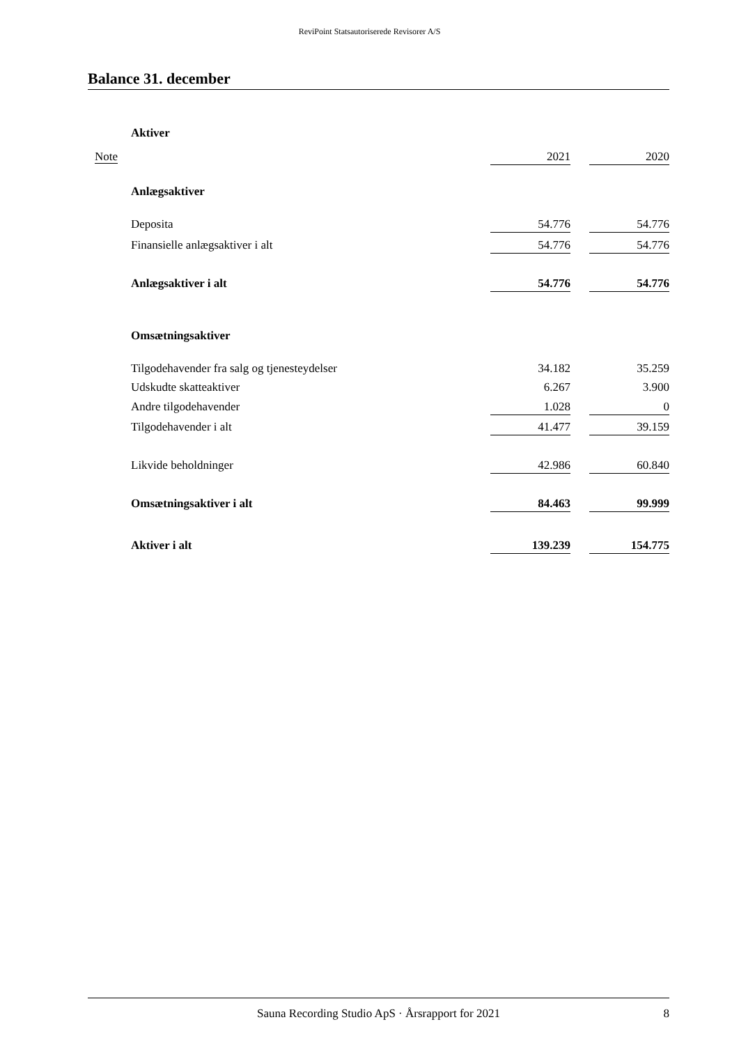ReviPoint Statsautoriserede Revisorer A/S
Balance 31. december
| | Aktiver | | | |
| Note | | 2021 | | 2020 |
| | Anlægsaktiver | | | |
| | Deposita | 54.776 | | 54.776 |
| | Finansielle anlægsaktiver i alt | 54.776 | | 54.776 |
| | Anlægsaktiver i alt | 54.776 | | 54.776 |
| | Omsætningsaktiver | | | |
| | Tilgodehavender fra salg og tjenesteydelser | 34.182 | | 35.259 |
| | Udskudte skatteaktiver | 6.267 | | 3.900 |
| | Andre tilgodehavender | 1.028 | | 0 |
| | Tilgodehavender i alt | 41.477 | | 39.159 |
| | Likvide beholdninger | 42.986 | | 60.840 |
| | Omsætningsaktiver i alt | 84.463 | | 99.999 |
| | Aktiver i alt | 139.239 | | 154.775 |
Sauna Recording Studio ApS · Årsrapport for 2021
8